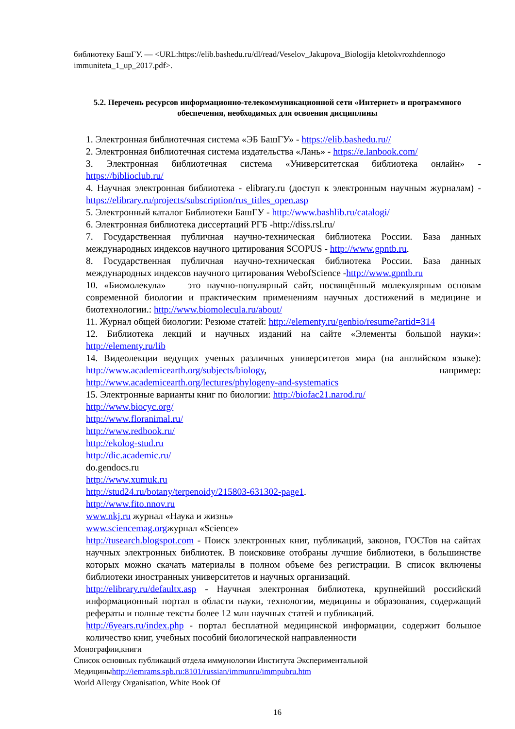библиотеку БашГУ. — <URL:https://elib.bashedu.ru/dl/read/Veselov_Jakupova_Biologija kletokvrozhdennogo immuniteta_1_up_2017.pdf>.
5.2. Перечень ресурсов информационно-телекоммуникационной сети «Интернет» и программного обеспечения, необходимых для освоения дисциплины
1. Электронная библиотечная система «ЭБ БашГУ» - https://elib.bashedu.ru//
2. Электронная библиотечная система издательства «Лань» - https://e.lanbook.com/
3. Электронная библиотечная система «Университетская библиотека онлайн» - https://biblioclub.ru/
4. Научная электронная библиотека - elibrary.ru (доступ к электронным научным журналам) - https://elibrary.ru/projects/subscription/rus_titles_open.asp
5. Электронный каталог Библиотеки БашГУ - http://www.bashlib.ru/catalogi/
6. Электронная библиотека диссертаций РГБ -http://diss.rsl.ru/
7. Государственная публичная научно-техническая библиотека России. База данных международных индексов научного цитирования SCOPUS - http://www.gpntb.ru.
8. Государственная публичная научно-техническая библиотека России. База данных международных индексов научного цитирования WebofScience -http://www.gpntb.ru
10. «Биомолекула» — это научно-популярный сайт, посвящённый молекулярным основам современной биологии и практическим применениям научных достижений в медицине и биотехнологии.: http://www.biomolecula.ru/about/
11. Журнал общей биологии: Резюме статей: http://elementy.ru/genbio/resume?artid=314
12. Библиотека лекций и научных изданий на сайте «Элементы большой науки»: http://elementy.ru/lib
14. Видеолекции ведущих ученых различных университетов мира (на английском языке): http://www.academicearth.org/subjects/biology, например: http://www.academicearth.org/lectures/phylogeny-and-systematics
15. Электронные варианты книг по биологии: http://biofac21.narod.ru/
http://www.biocyc.org/
http://www.floranimal.ru/
http://www.redbook.ru/
http://ekolog-stud.ru
http://dic.academic.ru/
do.gendocs.ru
http://www.xumuk.ru
http://stud24.ru/botany/terpenoidy/215803-631302-page1.
http://www.fito.nnov.ru
www.nkj.ru журнал «Наука и жизнь»
www.sciencemag.orgжурнал «Science»
http://tusearch.blogspot.com - Поиск электронных книг, публикаций, законов, ГОСТов на сайтах научных электронных библиотек. В поисковике отобраны лучшие библиотеки, в большинстве которых можно скачать материалы в полном объеме без регистрации. В список включены библиотеки иностранных университетов и научных организаций.
http://elibrary.ru/defaultx.asp - Научная электронная библиотека, крупнейший российский информационный портал в области науки, технологии, медицины и образования, содержащий рефераты и полные тексты более 12 млн научных статей и публикаций.
http://6years.ru/index.php - портал бесплатной медицинской информации, содержит большое количество книг, учебных пособий биологической направленности
Монографии,книги
Список основных публикаций отдела иммунологии Института Экспериментальной Медициныhttp://iemrams.spb.ru:8101/russian/immunru/immpubru.htm
World Allergy Organisation, White Book Of
16